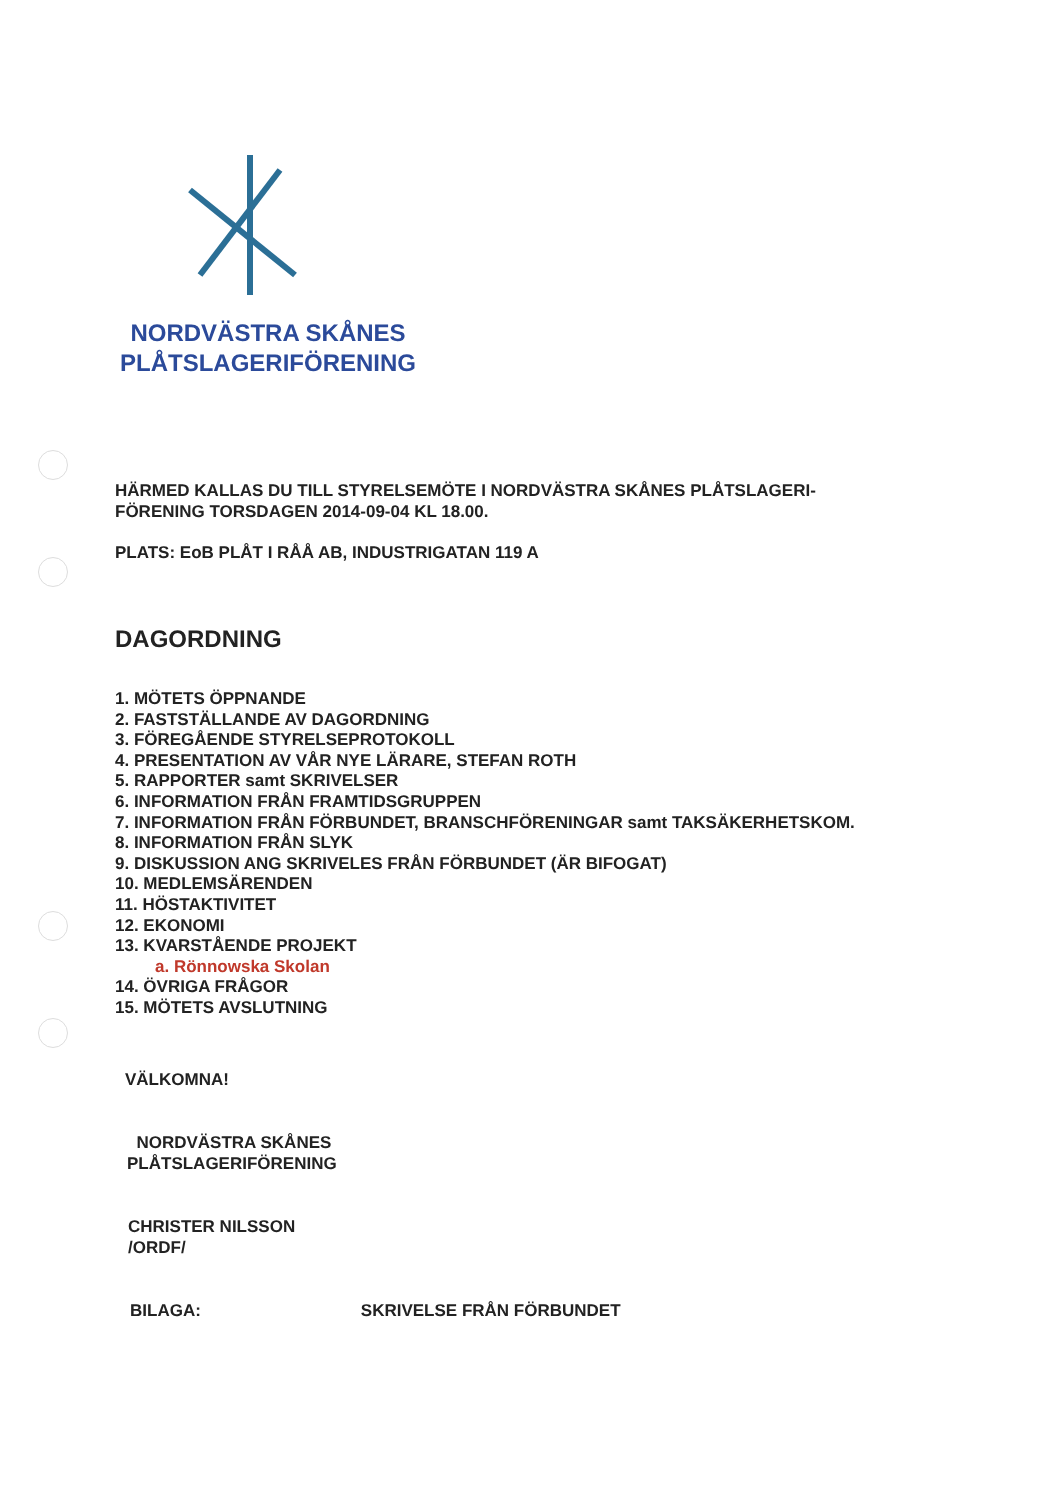NORDVÄSTRA SKÅNES
PLÅTSLAGERIFÖRENING
HÄRMED KALLAS DU TILL STYRELSEMÖTE I NORDVÄSTRA SKÅNES PLÅTSLAGERI-
FÖRENING TORSDAGEN 2014-09-04 KL 18.00.
PLATS: EoB PLÅT I RÅÅ AB, INDUSTRIGATAN 119 A
DAGORDNING
1. MÖTETS ÖPPNANDE
2. FASTSTÄLLANDE AV DAGORDNING
3. FÖREGÅENDE STYRELSEPROTOKOLL
4. PRESENTATION AV VÅR NYE LÄRARE, STEFAN ROTH
5. RAPPORTER samt SKRIVELSER
6. INFORMATION FRÅN FRAMTIDSGRUPPEN
7. INFORMATION FRÅN FÖRBUNDET, BRANSCHFÖRENINGAR samt TAKSÄKERHETSKOM.
8. INFORMATION FRÅN SLYK
9. DISKUSSION ANG SKRIVELES FRÅN FÖRBUNDET (ÄR BIFOGAT)
10. MEDLEMSÄRENDEN
11. HÖSTAKTIVITET
12. EKONOMI
13. KVARSTÅENDE PROJEKT
a. Rönnowska Skolan
14. ÖVRIGA FRÅGOR
15. MÖTETS AVSLUTNING
VÄLKOMNA!
NORDVÄSTRA SKÅNES
PLÅTSLAGERIFÖRENING
CHRISTER NILSSON
/ORDF/
BILAGA: SKRIVELSE FRÅN FÖRBUNDET